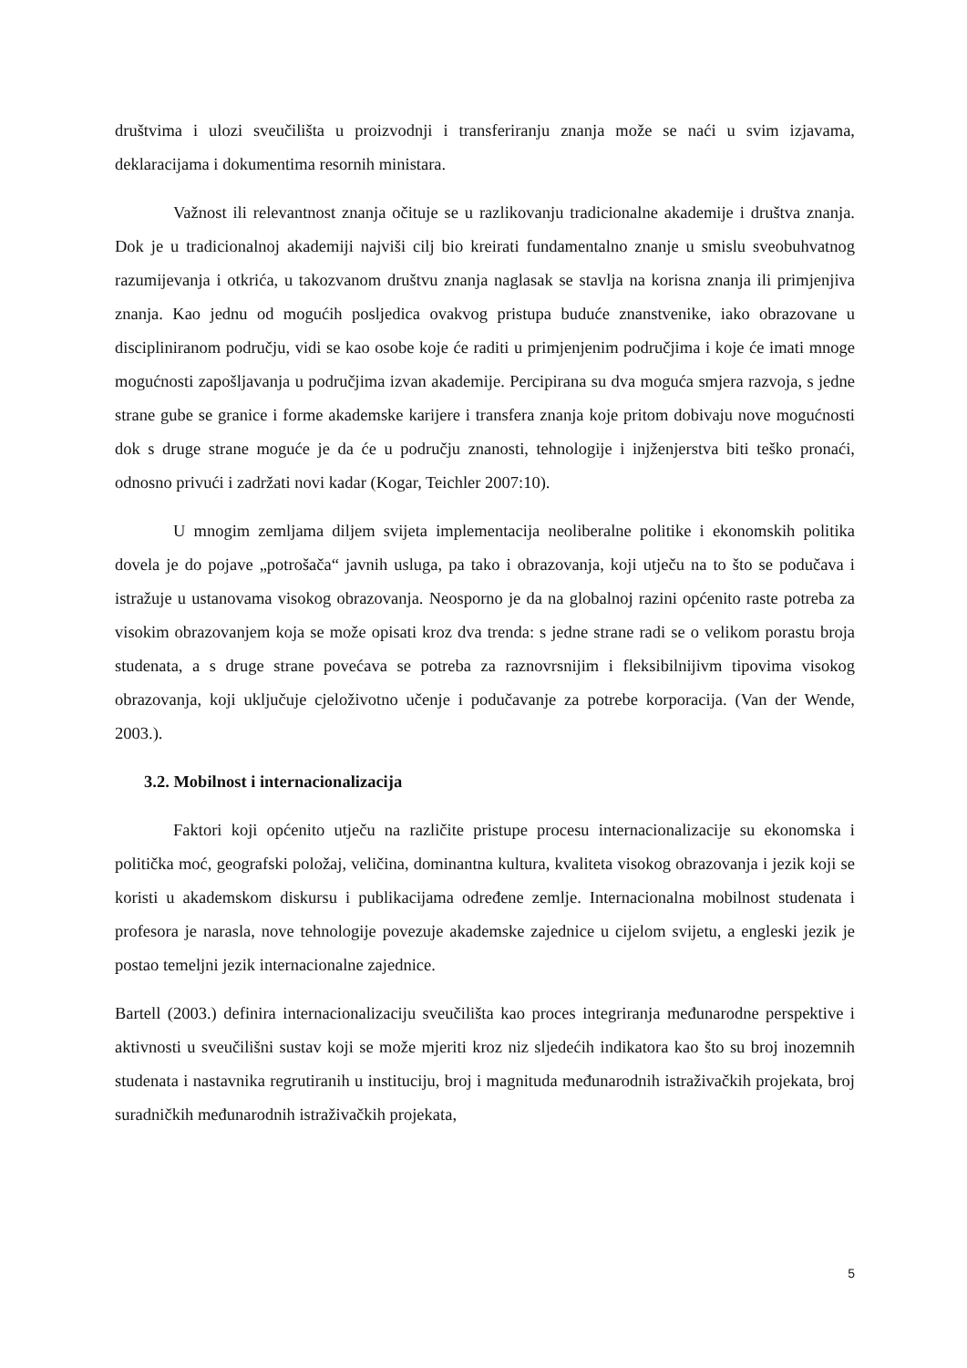društvima i ulozi sveučilišta u proizvodnji i transferiranju znanja može se naći u svim izjavama, deklaracijama i dokumentima resornih ministara.
Važnost ili relevantnost znanja očituje se u razlikovanju tradicionalne akademije i društva znanja. Dok je u tradicionalnoj akademiji najviši cilj bio kreirati fundamentalno znanje u smislu sveobuhvatnog razumijevanja i otkrića, u takozvanom društvu znanja naglasak se stavlja na korisna znanja ili primjenjiva znanja. Kao jednu od mogućih posljedica ovakvog pristupa buduće znanstvenike, iako obrazovane u discipliniranom području, vidi se kao osobe koje će raditi u primjenjenim područjima i koje će imati mnoge mogućnosti zapošljavanja u područjima izvan akademije. Percipirana su dva moguća smjera razvoja, s jedne strane gube se granice i forme akademske karijere i transfera znanja koje pritom dobivaju nove mogućnosti dok s druge strane moguće je da će u području znanosti, tehnologije i injženjerstva biti teško pronaći, odnosno privući i zadržati novi kadar (Kogar, Teichler 2007:10).
U mnogim zemljama diljem svijeta implementacija neoliberalne politike i ekonomskih politika dovela je do pojave „potrošača“ javnih usluga, pa tako i obrazovanja, koji utječu na to što se podučava i istražuje u ustanovama visokog obrazovanja. Neosporno je da na globalnoj razini općenito raste potreba za visokim obrazovanjem koja se može opisati kroz dva trenda: s jedne strane radi se o velikom porastu broja studenata, a s druge strane povećava se potreba za raznovrsnijim i fleksibilnijivm tipovima visokog obrazovanja, koji uključuje cjeloživotno učenje i podučavanje za potrebe korporacija. (Van der Wende, 2003.).
3.2. Mobilnost i internacionalizacija
Faktori koji općenito utječu na različite pristupe procesu internacionalizacije su ekonomska i politička moć, geografski položaj, veličina, dominantna kultura, kvaliteta visokog obrazovanja i jezik koji se koristi u akademskom diskursu i publikacijama određene zemlje. Internacionalna mobilnost studenata i profesora je narasla, nove tehnologije povezuje akademske zajednice u cijelom svijetu, a engleski jezik je postao temeljni jezik internacionalne zajednice.
Bartell (2003.) definira internacionalizaciju sveučilišta kao proces integriranja međunarodne perspektive i aktivnosti u sveučilišni sustav koji se može mjeriti kroz niz sljedećih indikatora kao što su broj inozemnih studenata i nastavnika regrutiranih u instituciju, broj i magnituda međunarodnih istraživačkih projekata, broj suradničkih međunarodnih istraživačkih projekata,
5